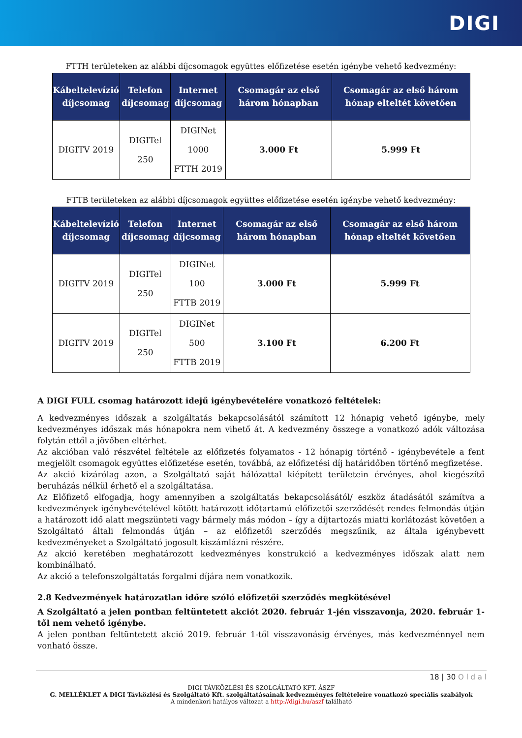DIGI
FTTH területeken az alábbi díjcsomagok együttes előfizetése esetén igénybe vehető kedvezmény:
| Kábeltelevízió díjcsomag | Telefon díjcsomag | Internet díjcsomag | Csomagár az első három hónapban | Csomagár az első három hónap elteltét követően |
| --- | --- | --- | --- | --- |
| DIGITV 2019 | DIGITel 250 | DIGINet 1000 FTTH 2019 | 3.000 Ft | 5.999 Ft |
FTTB területeken az alábbi díjcsomagok együttes előfizetése esetén igénybe vehető kedvezmény:
| Kábeltelevízió díjcsomag | Telefon díjcsomag | Internet díjcsomag | Csomagár az első három hónapban | Csomagár az első három hónap elteltét követően |
| --- | --- | --- | --- | --- |
| DIGITV 2019 | DIGITel 250 | DIGINet 100 FTTB 2019 | 3.000 Ft | 5.999 Ft |
| DIGITV 2019 | DIGITel 250 | DIGINet 500 FTTB 2019 | 3.100 Ft | 6.200 Ft |
A DIGI FULL csomag határozott idejű igénybevételére vonatkozó feltételek:
A kedvezményes időszak a szolgáltatás bekapcsolásától számított 12 hónapig vehető igénybe, mely kedvezményes időszak más hónapokra nem vihető át. A kedvezmény összege a vonatkozó adók változása folytán ettől a jövőben eltérhet.
Az akcióban való részvétel feltétele az előfizetés folyamatos - 12 hónapig történő - igénybevétele a fent megjelölt csomagok együttes előfizetése esetén, továbbá, az előfizetési díj határidőben történő megfizetése.
Az akció kizárólag azon, a Szolgáltató saját hálózattal kiépített területein érvényes, ahol kiegészítő beruházás nélkül érhető el a szolgáltatása.
Az Előfizető elfogadja, hogy amennyiben a szolgáltatás bekapcsolásától/ eszköz átadásától számítva a kedvezmények igénybevételével kötött határozott időtartamú előfizetői szerződését rendes felmondás útján a határozott idő alatt megszünteti vagy bármely más módon – így a díjtartozás miatti korlátozást követően a Szolgáltató általi felmondás útján – az előfizetői szerződés megszűnik, az általa igénybevett kedvezményeket a Szolgáltató jogosult kiszámlázni részére.
Az akció keretében meghatározott kedvezményes konstrukció a kedvezményes időszak alatt nem kombinálható.
Az akció a telefonszolgáltatás forgalmi díjára nem vonatkozik.
2.8 Kedvezmények határozatlan időre szóló előfizetői szerződés megkötésével
A Szolgáltató a jelen pontban feltüntetett akciót 2020. február 1-jén visszavonja, 2020. február 1-től nem vehető igénybe.
A jelen pontban feltüntetett akció 2019. február 1-től visszavonásig érvényes, más kedvezménnyel nem vonható össze.
18 | 30 O l d a l
DIGI TÁVKÖZLÉSI ÉS SZOLGÁLTATÓ KFT. ÁSZF
G. MELLÉKLET A DIGI Távközlési és Szolgáltató Kft. szolgáltatásainak kedvezményes feltételeire vonatkozó speciális szabályok
A mindenkori hatályos változat a http://digi.hu/aszf található